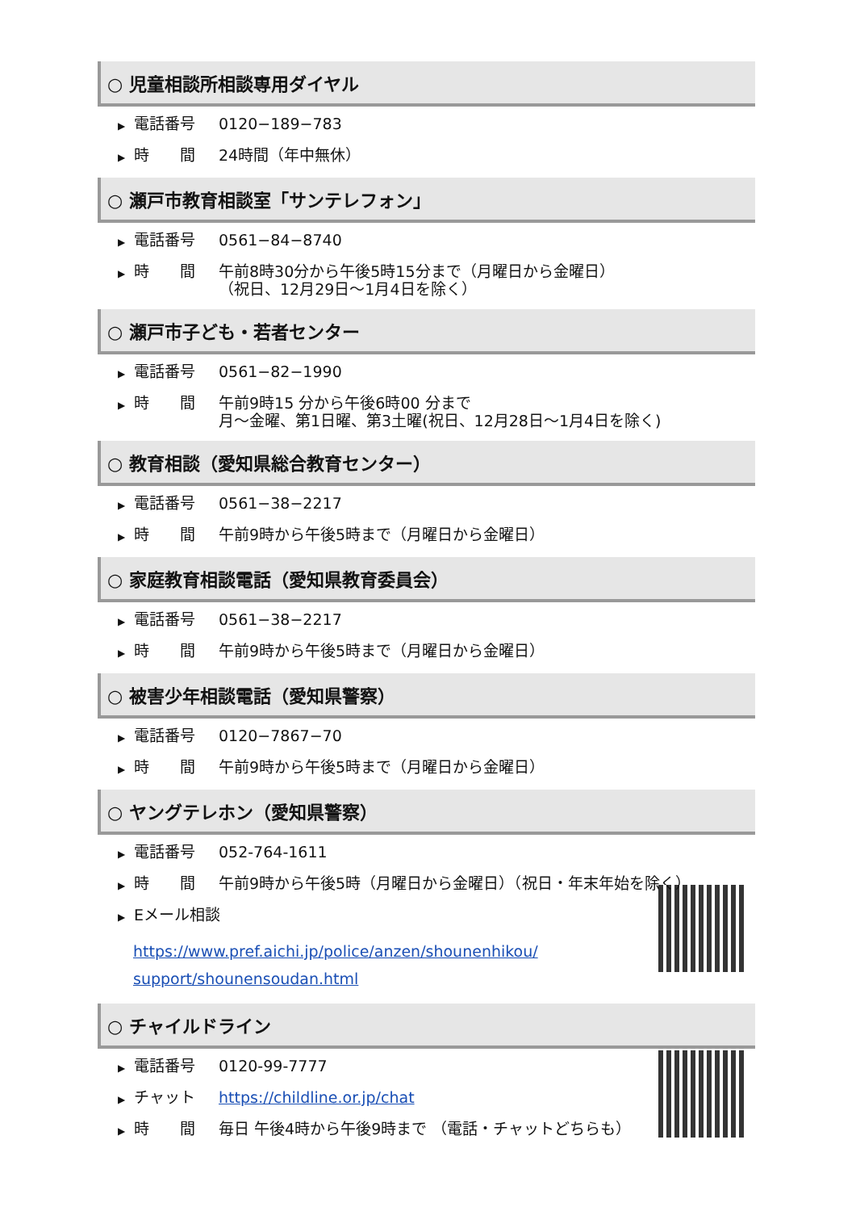○ 児童相談所相談専用ダイヤル
▶ 電話番号 0120−189−783
▶ 時　　間 24時間（年中無休）
○ 瀬戸市教育相談室「サンテレフォン」
▶ 電話番号 0561−84−8740
▶ 時　　間 午前8時30分から午後5時15分まで（月曜日から金曜日）
（祝日、12月29日～1月4日を除く）
○ 瀬戸市子ども・若者センター
▶ 電話番号 0561−82−1990
▶ 時　　間 午前9時15 分から午後6時00 分まで
月～金曜、第1日曜、第3土曜(祝日、12月28日～1月4日を除く)
○ 教育相談（愛知県総合教育センター）
▶ 電話番号 0561−38−2217
▶ 時　　間 午前9時から午後5時まで（月曜日から金曜日）
○ 家庭教育相談電話（愛知県教育委員会）
▶ 電話番号 0561−38−2217
▶ 時　　間 午前9時から午後5時まで（月曜日から金曜日）
○ 被害少年相談電話（愛知県警察）
▶ 電話番号 0120−7867−70
▶ 時　　間 午前9時から午後5時まで（月曜日から金曜日）
○ ヤングテレホン（愛知県警察）
▶ 電話番号 052-764-1611
▶ 時　　間 午前9時から午後5時（月曜日から金曜日）（祝日・年末年始を除く）
▶ Eメール相談
https://www.pref.aichi.jp/police/anzen/shounenhikou/
support/shounensoudan.html
○ チャイルドライン
▶ 電話番号 0120-99-7777
▶ チャット https://childline.or.jp/chat
▶ 時　　間 毎日 午後4時から午後9時まで （電話・チャットどちらも）